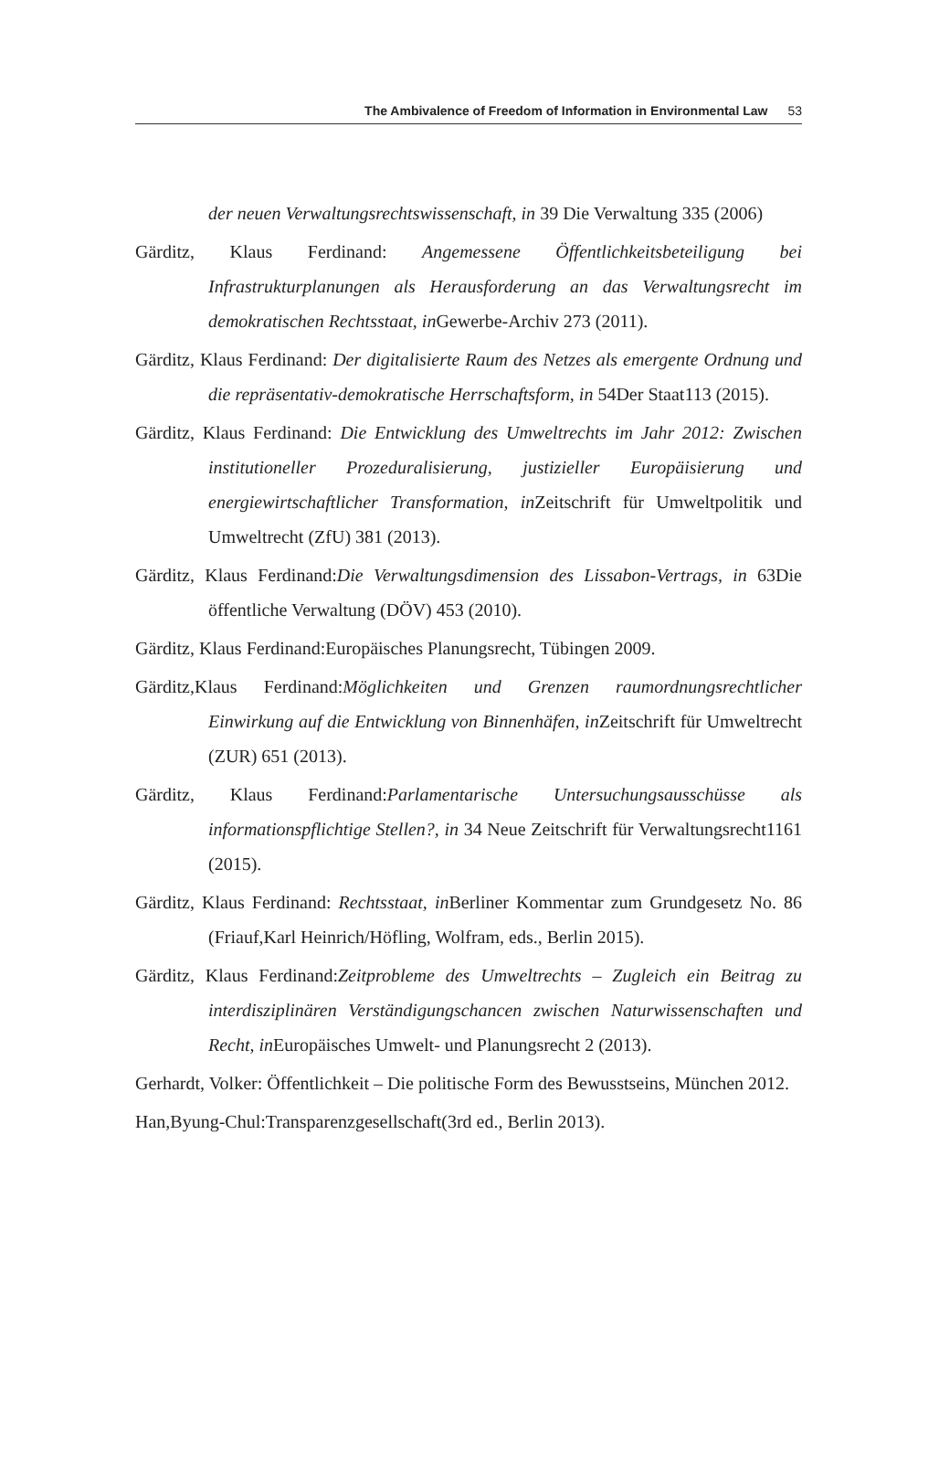The Ambivalence of Freedom of Information in Environmental Law 53
der neuen Verwaltungsrechtswissenschaft, in 39 Die Verwaltung 335 (2006)
Gärditz, Klaus Ferdinand: Angemessene Öffentlichkeitsbeteiligung bei Infrastrukturplanungen als Herausforderung an das Verwaltungsrecht im demokratischen Rechtsstaat, in Gewerbe-Archiv 273 (2011).
Gärditz, Klaus Ferdinand: Der digitalisierte Raum des Netzes als emergente Ordnung und die repräsentativ-demokratische Herrschaftsform, in 54Der Staat113 (2015).
Gärditz, Klaus Ferdinand: Die Entwicklung des Umweltrechts im Jahr 2012: Zwischen institutioneller Prozeduralisierung, justizieller Europäisierung und energiewirtschaftlicher Transformation, in Zeitschrift für Umweltpolitik und Umweltrecht (ZfU) 381 (2013).
Gärditz, Klaus Ferdinand:Die Verwaltungsdimension des Lissabon-Vertrags, in 63Die öffentliche Verwaltung (DÖV) 453 (2010).
Gärditz, Klaus Ferdinand:Europäisches Planungsrecht, Tübingen 2009.
Gärditz,Klaus Ferdinand:Möglichkeiten und Grenzen raumordnungsrechtlicher Einwirkung auf die Entwicklung von Binnenhäfen, in Zeitschrift für Umweltrecht (ZUR) 651 (2013).
Gärditz, Klaus Ferdinand:Parlamentarische Untersuchungsausschüsse als informationspflichtige Stellen?, in 34 Neue Zeitschrift für Verwaltungsrecht1161 (2015).
Gärditz, Klaus Ferdinand: Rechtsstaat, in Berliner Kommentar zum Grundgesetz No. 86 (Friauf,Karl Heinrich/Höfling, Wolfram, eds., Berlin 2015).
Gärditz, Klaus Ferdinand:Zeitprobleme des Umweltrechts – Zugleich ein Beitrag zu interdisziplinären Verständigungschancen zwischen Naturwissenschaften und Recht, in Europäisches Umwelt- und Planungsrecht 2 (2013).
Gerhardt, Volker: Öffentlichkeit – Die politische Form des Bewusstseins, München 2012.
Han,Byung-Chul:Transparenzgesellschaft(3rd ed., Berlin 2013).